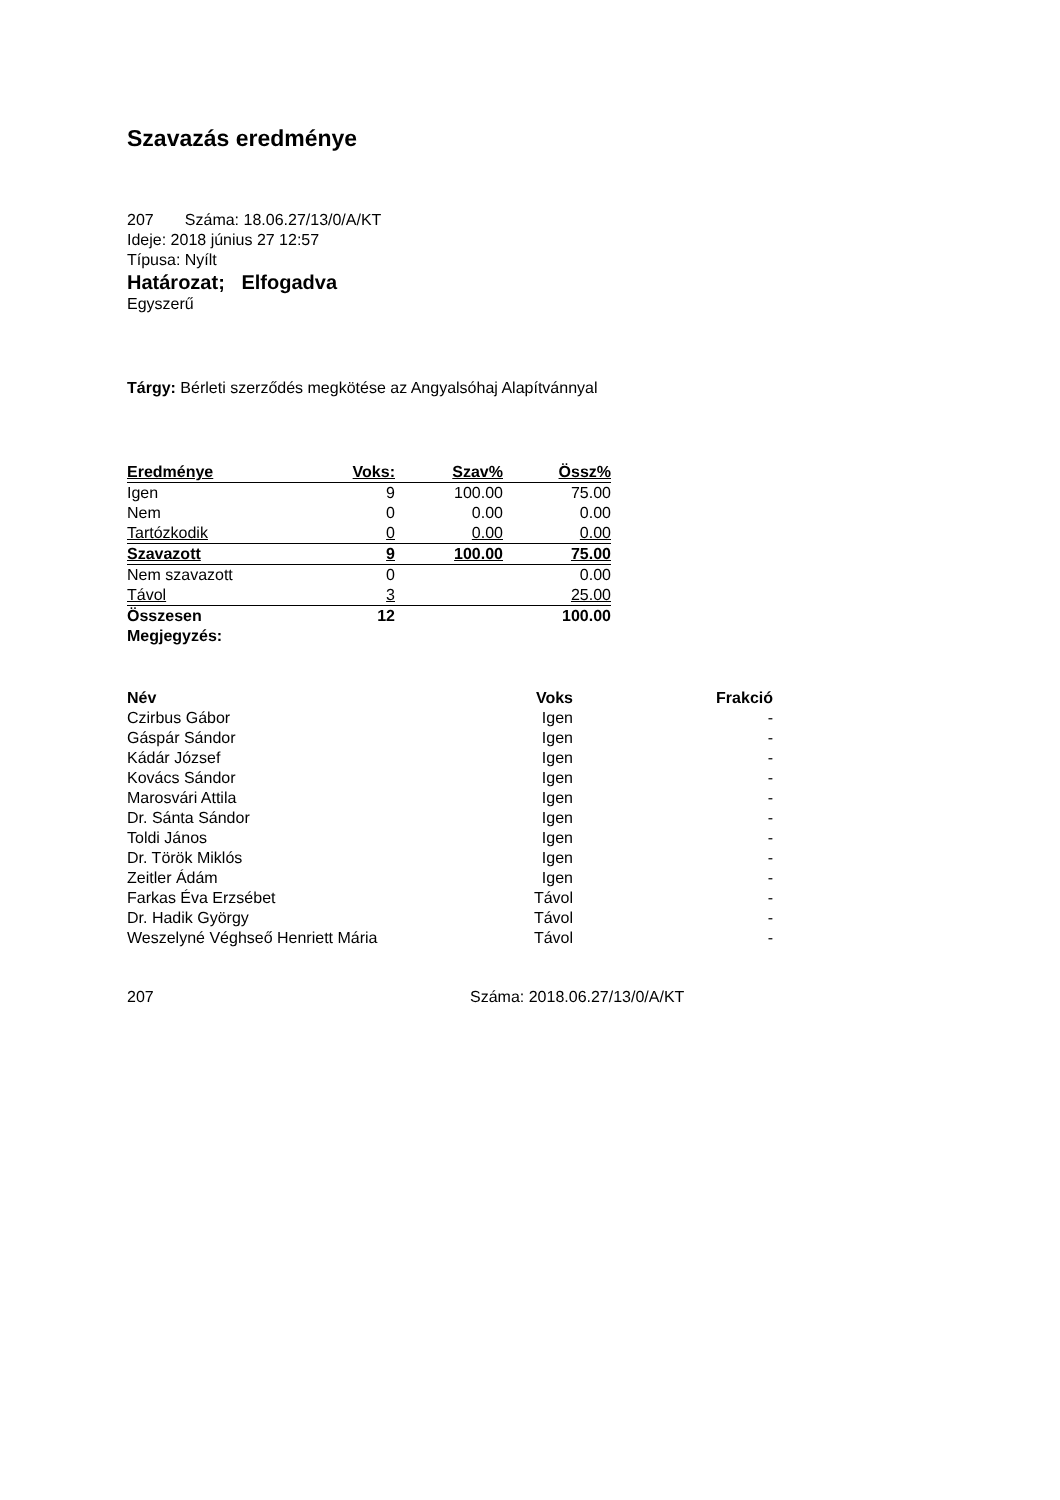Szavazás eredménye
207 Száma: 18.06.27/13/0/A/KT
Ideje: 2018 június 27 12:57
Típusa: Nyílt
Határozat; Elfogadva
Egyszerű
Tárgy: Bérleti szerződés megkötése az Angyalsóhaj Alapítvánnyal
| Eredménye | Voks: | Szav% | Össz% |
| --- | --- | --- | --- |
| Igen | 9 | 100.00 | 75.00 |
| Nem | 0 | 0.00 | 0.00 |
| Tartózkodik | 0 | 0.00 | 0.00 |
| Szavazott | 9 | 100.00 | 75.00 |
| Nem szavazott | 0 | | 0.00 |
| Távol | 3 | | 25.00 |
| Összesen | 12 | | 100.00 |
| Megjegyzés: | | | |
| Név | Voks | Frakció |
| --- | --- | --- |
| Czirbus Gábor | Igen | - |
| Gáspár Sándor | Igen | - |
| Kádár József | Igen | - |
| Kovács Sándor | Igen | - |
| Marosvári Attila | Igen | - |
| Dr. Sánta Sándor | Igen | - |
| Toldi János | Igen | - |
| Dr. Török Miklós | Igen | - |
| Zeitler Ádám | Igen | - |
| Farkas Éva Erzsébet | Távol | - |
| Dr. Hadik György | Távol | - |
| Weszelyné Véghseő Henriett Mária | Távol | - |
207 Száma: 2018.06.27/13/0/A/KT